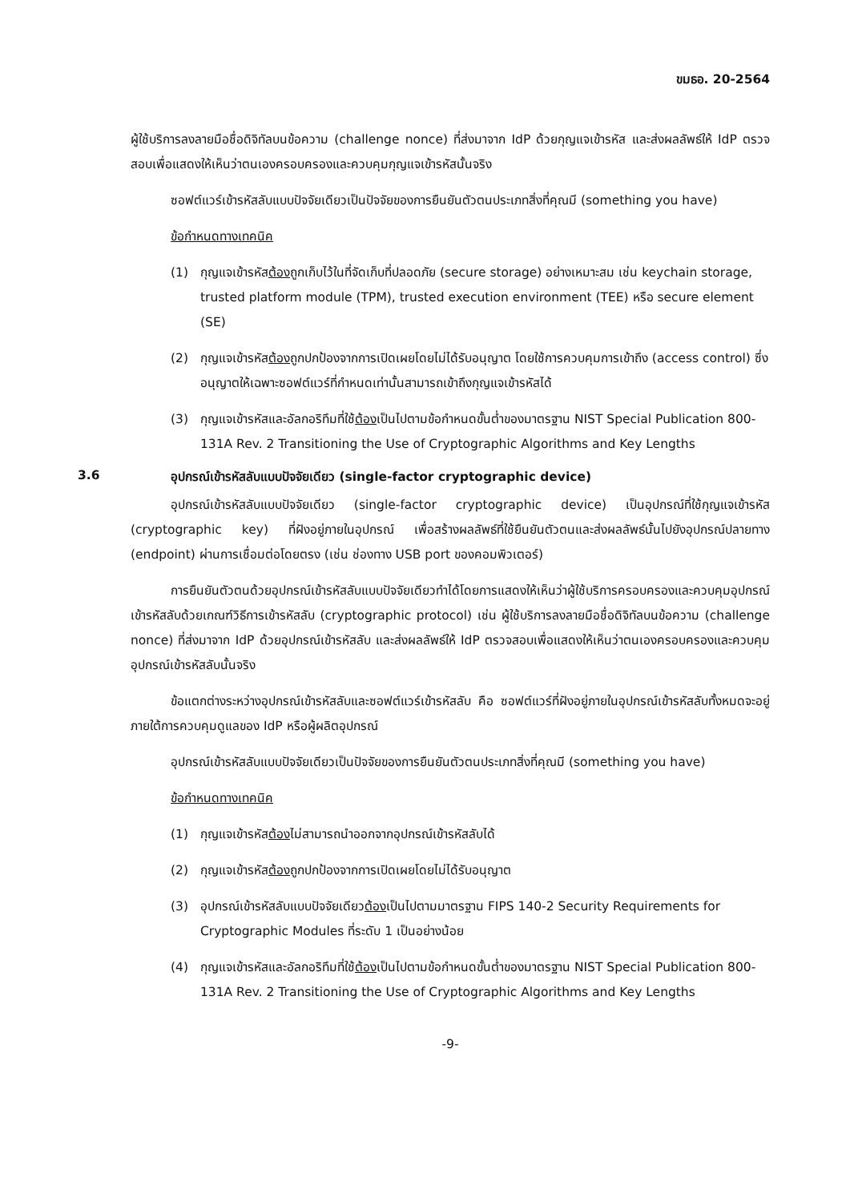ขมธอ. 20-2564
ผู้ใช้บริการลงลายมือชื่อดิจิทัลบนข้อความ (challenge nonce) ที่ส่งมาจาก IdP ด้วยกุญแจเข้ารหัส และส่งผลลัพธ์ให้ IdP ตรวจสอบเพื่อแสดงให้เห็นว่าตนเองครอบครองและควบคุมกุญแจเข้ารหัสนั้นจริง
ซอฟต์แวร์เข้ารหัสลับแบบปัจจัยเดียวเป็นปัจจัยของการยืนยันตัวตนประเภทสิ่งที่คุณมี (something you have)
ข้อกำหนดทางเทคนิค
(1) กุญแจเข้ารหัสต้องถูกเก็บไว้ในที่จัดเก็บที่ปลอดภัย (secure storage) อย่างเหมาะสม เช่น keychain storage, trusted platform module (TPM), trusted execution environment (TEE) หรือ secure element (SE)
(2) กุญแจเข้ารหัสต้องถูกปกป้องจากการเปิดเผยโดยไม่ได้รับอนุญาต โดยใช้การควบคุมการเข้าถึง (access control) ซึ่งอนุญาตให้เฉพาะซอฟต์แวร์ที่กำหนดเท่านั้นสามารถเข้าถึงกุญแจเข้ารหัสได้
(3) กุญแจเข้ารหัสและอัลกอริทึมที่ใช้ต้องเป็นไปตามข้อกำหนดขั้นต่ำของมาตรฐาน NIST Special Publication 800-131A Rev. 2 Transitioning the Use of Cryptographic Algorithms and Key Lengths
3.6 อุปกรณ์เข้ารหัสลับแบบปัจจัยเดียว (single-factor cryptographic device)
อุปกรณ์เข้ารหัสลับแบบปัจจัยเดียว (single-factor cryptographic device) เป็นอุปกรณ์ที่ใช้กุญแจเข้ารหัส (cryptographic key) ที่ฝังอยู่ภายในอุปกรณ์ เพื่อสร้างผลลัพธ์ที่ใช้ยืนยันตัวตนและส่งผลลัพธ์นั้นไปยังอุปกรณ์ปลายทาง (endpoint) ผ่านการเชื่อมต่อโดยตรง (เช่น ช่องทาง USB port ของคอมพิวเตอร์)
การยืนยันตัวตนด้วยอุปกรณ์เข้ารหัสลับแบบปัจจัยเดียวทำได้โดยการแสดงให้เห็นว่าผู้ใช้บริการครอบครองและควบคุมอุปกรณ์เข้ารหัสลับด้วยเกณฑ์วิธีการเข้ารหัสลับ (cryptographic protocol) เช่น ผู้ใช้บริการลงลายมือชื่อดิจิทัลบนข้อความ (challenge nonce) ที่ส่งมาจาก IdP ด้วยอุปกรณ์เข้ารหัสลับ และส่งผลลัพธ์ให้ IdP ตรวจสอบเพื่อแสดงให้เห็นว่าตนเองครอบครองและควบคุมอุปกรณ์เข้ารหัสลับนั้นจริง
ข้อแตกต่างระหว่างอุปกรณ์เข้ารหัสลับและซอฟต์แวร์เข้ารหัสลับ คือ ซอฟต์แวร์ที่ฝังอยู่ภายในอุปกรณ์เข้ารหัสลับทั้งหมดจะอยู่ภายใต้การควบคุมดูแลของ IdP หรือผู้ผลิตอุปกรณ์
อุปกรณ์เข้ารหัสลับแบบปัจจัยเดียวเป็นปัจจัยของการยืนยันตัวตนประเภทสิ่งที่คุณมี (something you have)
ข้อกำหนดทางเทคนิค
(1) กุญแจเข้ารหัสต้องไม่สามารถนำออกจากอุปกรณ์เข้ารหัสลับได้
(2) กุญแจเข้ารหัสต้องถูกปกป้องจากการเปิดเผยโดยไม่ได้รับอนุญาต
(3) อุปกรณ์เข้ารหัสลับแบบปัจจัยเดียวต้องเป็นไปตามมาตรฐาน FIPS 140-2 Security Requirements for Cryptographic Modules ที่ระดับ 1 เป็นอย่างน้อย
(4) กุญแจเข้ารหัสและอัลกอริทึมที่ใช้ต้องเป็นไปตามข้อกำหนดขั้นต่ำของมาตรฐาน NIST Special Publication 800-131A Rev. 2 Transitioning the Use of Cryptographic Algorithms and Key Lengths
-9-